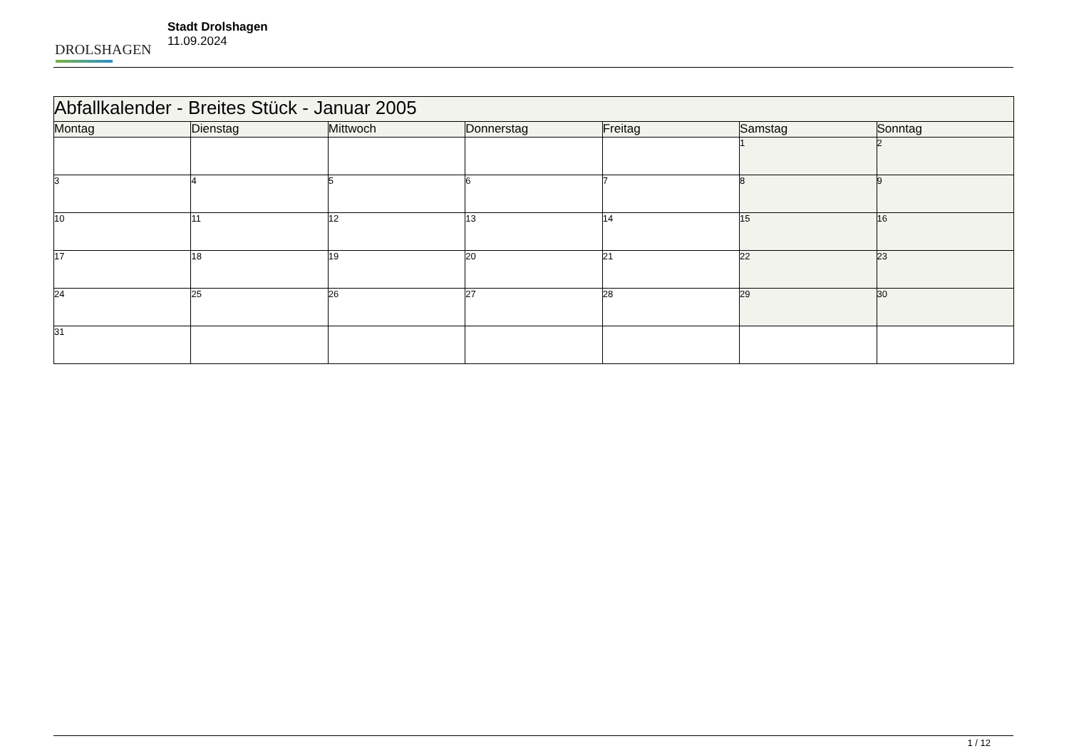DROLSHAGEN
Stadt Drolshagen
11.09.2024
| Abfallkalender - Breites Stück - Januar 2005 | | | | | | |
| Montag | Dienstag | Mittwoch | Donnerstag | Freitag | Samstag | Sonntag |
| | | | | | 1 | 2 |
| 3 | 4 | 5 | 6 | 7 | 8 | 9 |
| 10 | 11 | 12 | 13 | 14 | 15 | 16 |
| 17 | 18 | 19 | 20 | 21 | 22 | 23 |
| 24 | 25 | 26 | 27 | 28 | 29 | 30 |
| 31 | | | | | | |
1 / 12